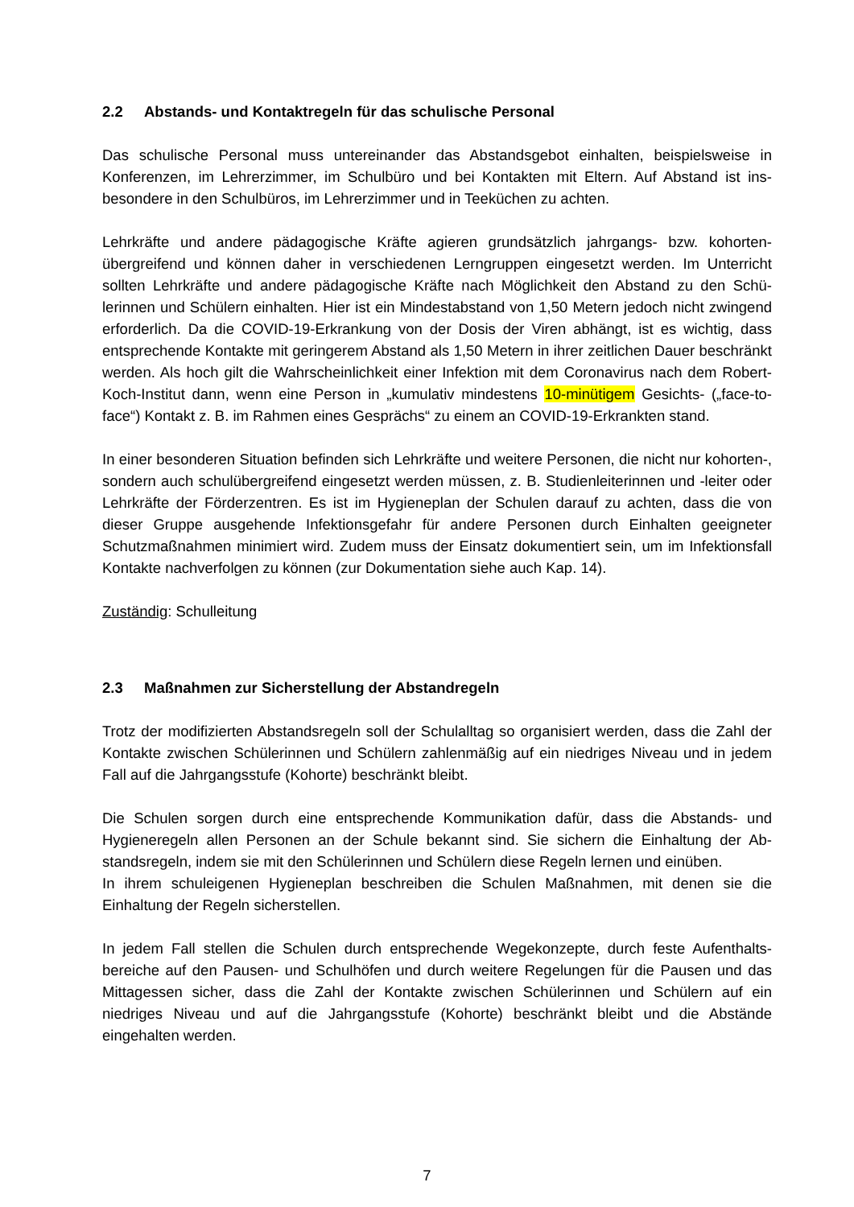2.2 Abstands- und Kontaktregeln für das schulische Personal
Das schulische Personal muss untereinander das Abstandsgebot einhalten, beispielsweise in Konferenzen, im Lehrerzimmer, im Schulbüro und bei Kontakten mit Eltern. Auf Abstand ist ins­besondere in den Schulbüros, im Lehrerzimmer und in Teeküchen zu achten.
Lehrkräfte und andere pädagogische Kräfte agieren grundsätzlich jahrgangs- bzw. kohorten­übergreifend und können daher in verschiedenen Lerngruppen eingesetzt werden. Im Unterricht sollten Lehrkräfte und andere pädagogische Kräfte nach Möglichkeit den Abstand zu den Schü­lerinnen und Schülern einhalten. Hier ist ein Mindestabstand von 1,50 Metern jedoch nicht zwingend erforderlich. Da die COVID-19-Erkrankung von der Dosis der Viren abhängt, ist es wichtig, dass entsprechende Kontakte mit geringerem Abstand als 1,50 Metern in ihrer zeitli­chen Dauer beschränkt werden. Als hoch gilt die Wahrscheinlichkeit einer Infektion mit dem Coronavirus nach dem Robert-Koch-Institut dann, wenn eine Person in „kumulativ mindestens 10-minütigem Gesichts- („face-to-face“) Kontakt z. B. im Rahmen eines Gesprächs“ zu einem an COVID-19-Erkrankten stand.
In einer besonderen Situation befinden sich Lehrkräfte und weitere Personen, die nicht nur ko­horten-, sondern auch schulübergreifend eingesetzt werden müssen, z. B. Studienleiterinnen und -leiter oder Lehrkräfte der Förderzentren. Es ist im Hygieneplan der Schulen darauf zu ach­ten, dass die von dieser Gruppe ausgehende Infektionsgefahr für andere Personen durch Ein­halten geeigneter Schutzmaßnahmen minimiert wird. Zudem muss der Einsatz dokumentiert sein, um im Infektionsfall Kontakte nachverfolgen zu können (zur Dokumentation siehe auch Kap. 14).
Zuständig: Schulleitung
2.3 Maßnahmen zur Sicherstellung der Abstandregeln
Trotz der modifizierten Abstandsregeln soll der Schulalltag so organisiert werden, dass die Zahl der Kontakte zwischen Schülerinnen und Schülern zahlenmäßig auf ein niedriges Niveau und in jedem Fall auf die Jahrgangsstufe (Kohorte) beschränkt bleibt.
Die Schulen sorgen durch eine entsprechende Kommunikation dafür, dass die Abstands- und Hygieneregeln allen Personen an der Schule bekannt sind. Sie sichern die Einhaltung der Ab­standsregeln, indem sie mit den Schülerinnen und Schülern diese Regeln lernen und einüben.
In ihrem schuleigenen Hygieneplan beschreiben die Schulen Maßnahmen, mit denen sie die Einhaltung der Regeln sicherstellen.
In jedem Fall stellen die Schulen durch entsprechende Wegekonzepte, durch feste Aufenthalts­bereiche auf den Pausen- und Schulhöfen und durch weitere Regelungen für die Pausen und das Mittagessen sicher, dass die Zahl der Kontakte zwischen Schülerinnen und Schülern auf ein niedriges Niveau und auf die Jahrgangsstufe (Kohorte) beschränkt bleibt und die Abstände eingehalten werden.
7